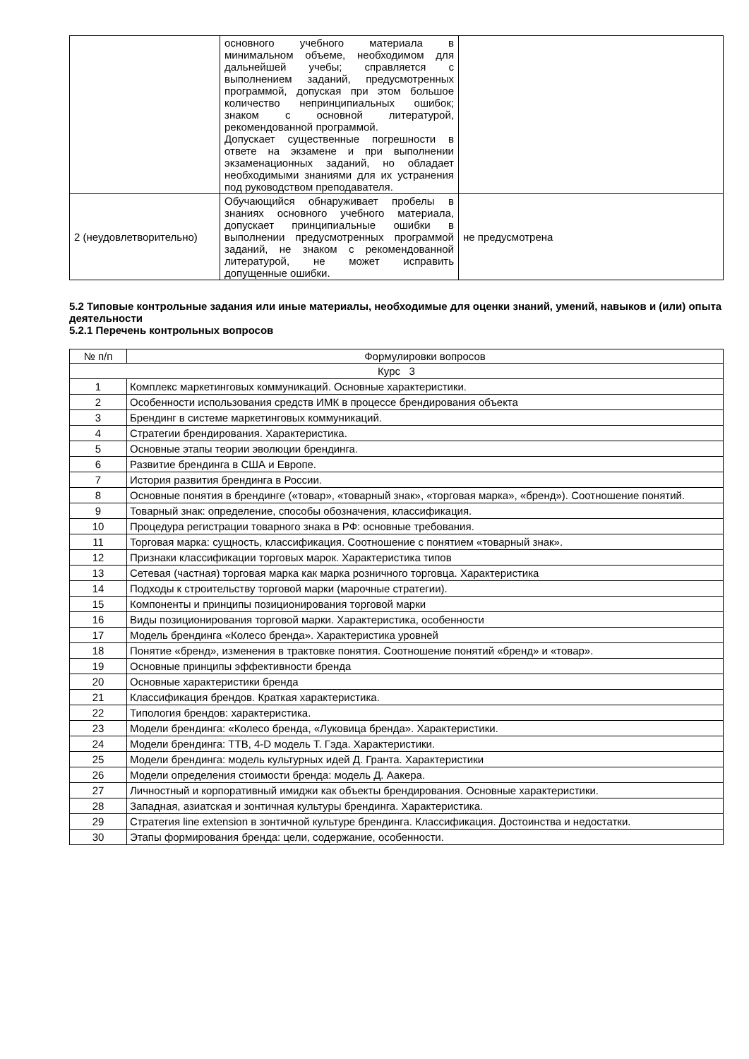| | основного учебного материала в минимальном объеме, необходимом для дальнейшей учебы; справляется с выполнением заданий, предусмотренных программой, допуская при этом большое количество непринципиальных ошибок; знаком с основной литературой, рекомендованной программой. Допускает существенные погрешности в ответе на экзамене и при выполнении экзаменационных заданий, но обладает необходимыми знаниями для их устранения под руководством преподавателя. | |
| 2 (неудовлетворительно) | Обучающийся обнаруживает пробелы в знаниях основного учебного материала, допускает принципиальные ошибки в выполнении предусмотренных программой заданий, не знаком с рекомендованной литературой, не может исправить допущенные ошибки. | не предусмотрена |
5.2 Типовые контрольные задания или иные материалы, необходимые для оценки знаний, умений, навыков и (или) опыта деятельности
5.2.1 Перечень контрольных вопросов
| № п/п | Формулировки вопросов |
| --- | --- |
| Курс 3 | |
| 1 | Комплекс маркетинговых коммуникаций. Основные характеристики. |
| 2 | Особенности использования средств ИМК в процессе брендирования объекта |
| 3 | Брендинг в системе маркетинговых коммуникаций. |
| 4 | Стратегии брендирования. Характеристика. |
| 5 | Основные этапы теории эволюции брендинга. |
| 6 | Развитие брендинга в США и Европе. |
| 7 | История развития брендинга в России. |
| 8 | Основные понятия в брендинге («товар», «товарный знак», «торговая марка», «бренд»). Соотношение понятий. |
| 9 | Товарный знак: определение, способы обозначения, классификация. |
| 10 | Процедура регистрации товарного знака в РФ: основные требования. |
| 11 | Торговая марка: сущность, классификация. Соотношение с понятием «товарный знак». |
| 12 | Признаки классификации торговых марок. Характеристика типов |
| 13 | Сетевая (частная) торговая марка как марка розничного торговца. Характеристика |
| 14 | Подходы к строительству торговой марки (марочные стратегии). |
| 15 | Компоненты и принципы позиционирования торговой марки |
| 16 | Виды позиционирования торговой марки. Характеристика, особенности |
| 17 | Модель брендинга «Колесо бренда». Характеристика уровней |
| 18 | Понятие «бренд», изменения в трактовке понятия. Соотношение понятий «бренд» и «товар». |
| 19 | Основные принципы эффективности бренда |
| 20 | Основные характеристики бренда |
| 21 | Классификация брендов. Краткая характеристика. |
| 22 | Типология брендов: характеристика. |
| 23 | Модели брендинга: «Колесо бренда, «Луковица бренда». Характеристики. |
| 24 | Модели брендинга: ТТВ, 4-D модель Т. Гэда. Характеристики. |
| 25 | Модели брендинга: модель культурных идей Д. Гранта. Характеристики |
| 26 | Модели определения стоимости бренда: модель Д. Аакера. |
| 27 | Личностный и корпоративный имиджи как объекты брендирования. Основные характеристики. |
| 28 | Западная, азиатская и зонтичная культуры брендинга. Характеристика. |
| 29 | Стратегия line extension в зонтичной культуре брендинга. Классификация. Достоинства и недостатки. |
| 30 | Этапы формирования бренда: цели, содержание, особенности. |